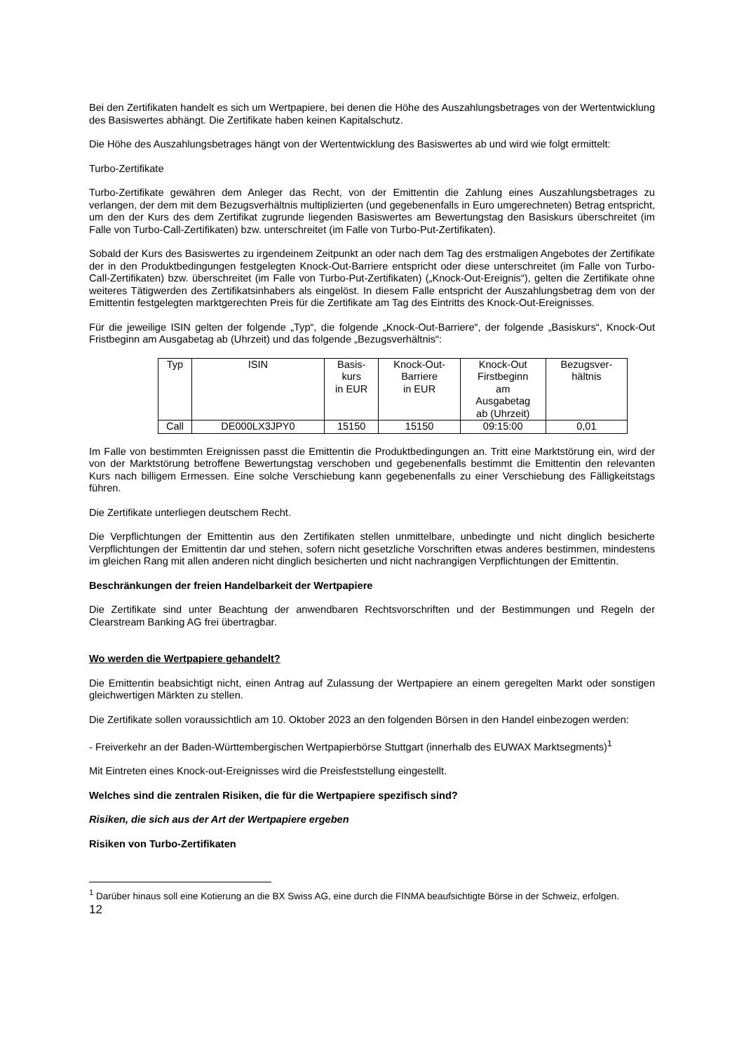Bei den Zertifikaten handelt es sich um Wertpapiere, bei denen die Höhe des Auszahlungsbetrages von der Wertentwicklung des Basiswertes abhängt. Die Zertifikate haben keinen Kapitalschutz.
Die Höhe des Auszahlungsbetrages hängt von der Wertentwicklung des Basiswertes ab und wird wie folgt ermittelt:
Turbo-Zertifikate
Turbo-Zertifikate gewähren dem Anleger das Recht, von der Emittentin die Zahlung eines Auszahlungsbetrages zu verlangen, der dem mit dem Bezugsverhältnis multiplizierten (und gegebenenfalls in Euro umgerechneten) Betrag entspricht, um den der Kurs des dem Zertifikat zugrunde liegenden Basiswertes am Bewertungstag den Basiskurs überschreitet (im Falle von Turbo-Call-Zertifikaten) bzw. unterschreitet (im Falle von Turbo-Put-Zertifikaten).
Sobald der Kurs des Basiswertes zu irgendeinem Zeitpunkt an oder nach dem Tag des erstmaligen Angebotes der Zertifikate der in den Produktbedingungen festgelegten Knock-Out-Barriere entspricht oder diese unterschreitet (im Falle von Turbo-Call-Zertifikaten) bzw. überschreitet (im Falle von Turbo-Put-Zertifikaten) („Knock-Out-Ereignis“), gelten die Zertifikate ohne weiteres Tätigwerden des Zertifikatsinhabers als eingelöst. In diesem Falle entspricht der Auszahlungsbetrag dem von der Emittentin festgelegten marktgerechten Preis für die Zertifikate am Tag des Eintritts des Knock-Out-Ereignisses.
Für die jeweilige ISIN gelten der folgende „Typ“, die folgende „Knock-Out-Barriere“, der folgende „Basiskurs“, Knock-Out Fristbeginn am Ausgabetag ab (Uhrzeit) und das folgende „Bezugsverhältnis“:
| Typ | ISIN | Basis- kurs in EUR | Knock-Out- Barriere in EUR | Knock-Out Firstbeginn am Ausgabetag ab (Uhrzeit) | Bezugsver- hältnis |
| Call | DE000LX3JPY0 | 15150 | 15150 | 09:15:00 | 0,01 |
Im Falle von bestimmten Ereignissen passt die Emittentin die Produktbedingungen an. Tritt eine Marktstörung ein, wird der von der Marktstörung betroffene Bewertungstag verschoben und gegebenenfalls bestimmt die Emittentin den relevanten Kurs nach billigem Ermessen. Eine solche Verschiebung kann gegebenenfalls zu einer Verschiebung des Fälligkeitstags führen.
Die Zertifikate unterliegen deutschem Recht.
Die Verpflichtungen der Emittentin aus den Zertifikaten stellen unmittelbare, unbedingte und nicht dinglich besicherte Verpflichtungen der Emittentin dar und stehen, sofern nicht gesetzliche Vorschriften etwas anderes bestimmen, mindestens im gleichen Rang mit allen anderen nicht dinglich besicherten und nicht nachrangigen Verpflichtungen der Emittentin.
Beschränkungen der freien Handelbarkeit der Wertpapiere
Die Zertifikate sind unter Beachtung der anwendbaren Rechtsvorschriften und der Bestimmungen und Regeln der Clearstream Banking AG frei übertragbar.
Wo werden die Wertpapiere gehandelt?
Die Emittentin beabsichtigt nicht, einen Antrag auf Zulassung der Wertpapiere an einem geregelten Markt oder sonstigen gleichwertigen Märkten zu stellen.
Die Zertifikate sollen voraussichtlich am 10. Oktober 2023 an den folgenden Börsen in den Handel einbezogen werden:
- Freiverkehr an der Baden-Württembergischen Wertpapierbörse Stuttgart (innerhalb des EUWAX Marktsegments)<sup>1</sup>
Mit Eintreten eines Knock-out-Ereignisses wird die Preisfeststellung eingestellt.
Welches sind die zentralen Risiken, die für die Wertpapiere spezifisch sind?
Risiken, die sich aus der Art der Wertpapiere ergeben
Risiken von Turbo-Zertifikaten
<sup>1</sup> Darüber hinaus soll eine Kotierung an die BX Swiss AG, eine durch die FINMA beaufsichtigte Börse in der Schweiz, erfolgen.
12